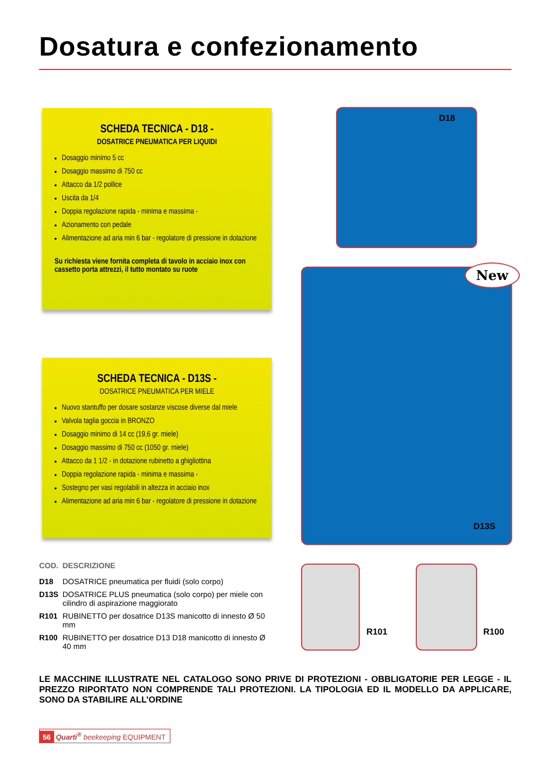Dosatura e confezionamento
SCHEDA TECNICA - D18 -
DOSATRICE PNEUMATICA PER LIQUIDI
Dosaggio minimo 5 cc
Dosaggio massimo di 750 cc
Attacco da 1/2 pollice
Uscita da 1/4
Doppia regolazione rapida - minima e massima -
Azionamento con pedale
Alimentazione ad aria min 6 bar - regolatore di pressione in dotazione
Su richiesta viene fornita completa di tavolo in acciaio inox con cassetto porta attrezzi, il tutto montato su ruote
SCHEDA TECNICA - D13S -
DOSATRICE PNEUMATICA PER MIELE
Nuovo stantuffo per dosare sostanze viscose diverse dal miele
Valvola taglia goccia in BRONZO
Dosaggio minimo di 14 cc (19,6 gr. miele)
Dosaggio massimo di 750 cc (1050 gr. miele)
Attacco da 1 1/2 - in dotazione rubinetto a ghigliottina
Doppia regolazione rapida - minima e massima -
Sostegno per vasi regolabili in altezza in acciaio inox
Alimentazione ad aria min 6 bar - regolatore di pressione in dotazione
D18
New
D13S
R101 R100
| COD. | DESCRIZIONE |
| --- | --- |
| D18 | DOSATRICE pneumatica per fluidi (solo corpo) |
| D13S | DOSATRICE PLUS pneumatica (solo corpo) per miele con cilindro di aspirazione maggiorato |
| R101 | RUBINETTO per dosatrice D13S manicotto di innesto Ø 50 mm |
| R100 | RUBINETTO per dosatrice D13 D18 manicotto di innesto Ø 40 mm |
LE MACCHINE ILLUSTRATE NEL CATALOGO SONO PRIVE DI PROTEZIONI - OBBLIGATORIE PER LEGGE - IL PREZZO RIPORTATO NON COMPRENDE TALI PROTEZIONI. LA TIPOLOGIA ED IL MODELLO DA APPLICARE, SONO DA STABILIRE ALL’ORDINE
56 Quarti<sup>®</sup> beekeeping EQUIPMENT